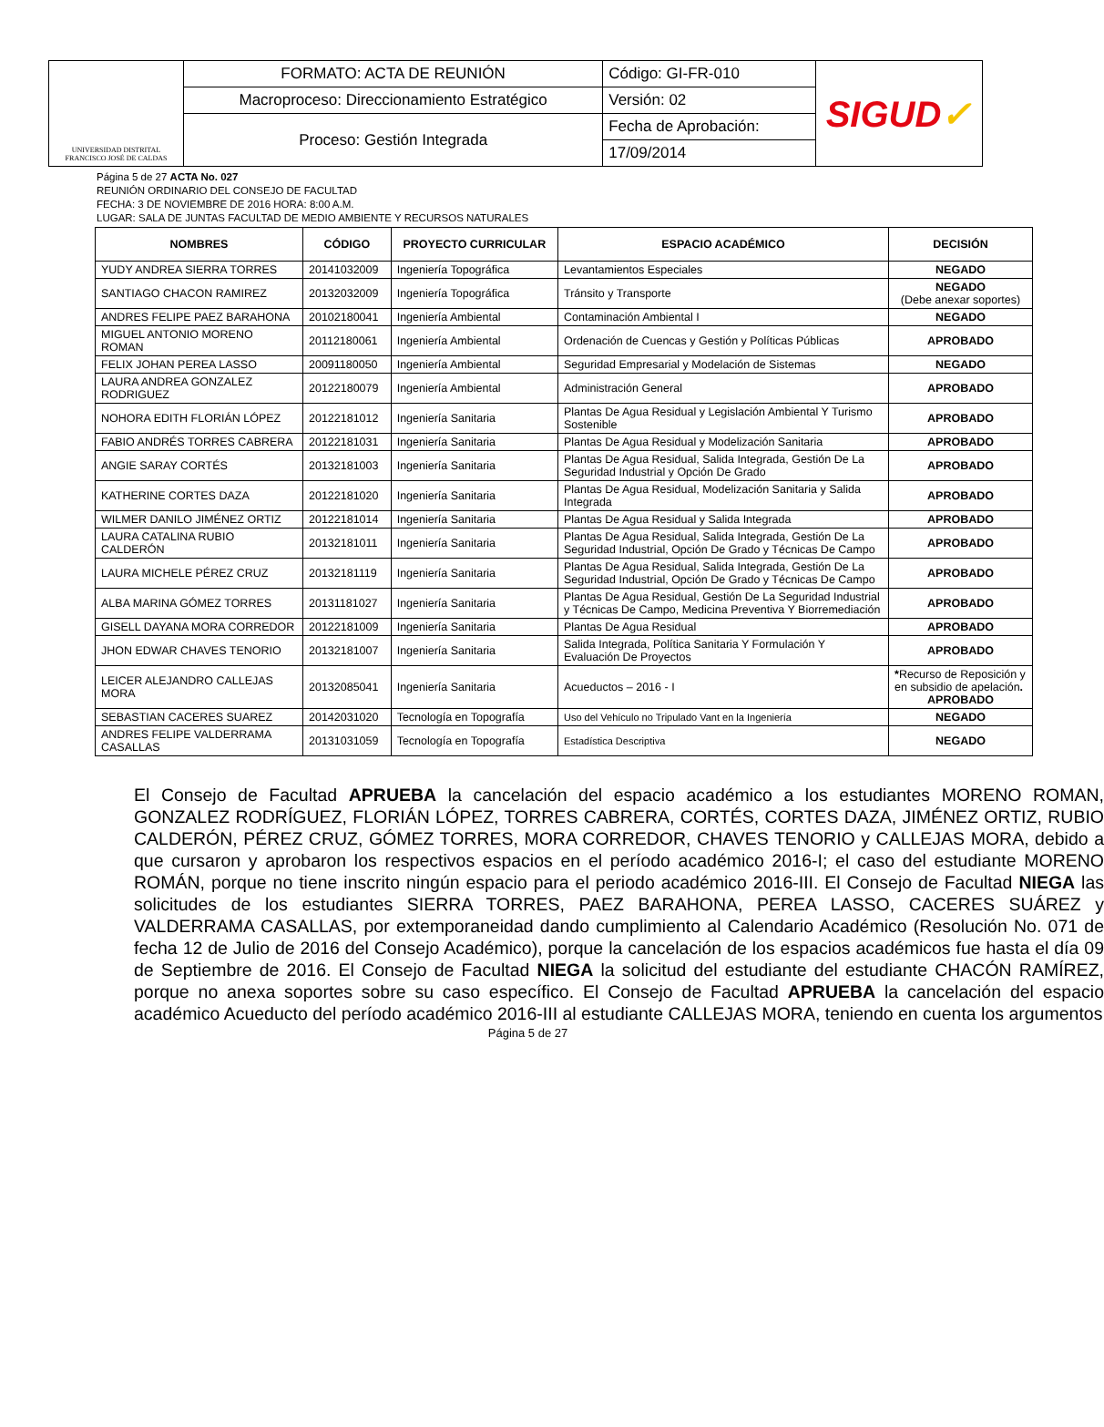| UNIVERSIDAD DISTRITAL FRANCISCO JOSÉ DE CALDAS | FORMATO: ACTA DE REUNIÓN | Código: GI-FR-010 | SIGUD ✓ |
| | Macroproceso: Direccionamiento Estratégico | Versión: 02 | |
| | Proceso: Gestión Integrada | Fecha de Aprobación: | |
| | | 17/09/2014 | |
Página 5 de 27 ACTA No. 027
REUNIÓN ORDINARIO DEL CONSEJO DE FACULTAD
FECHA: 3 DE NOVIEMBRE DE 2016 HORA: 8:00 A.M.
LUGAR: SALA DE JUNTAS FACULTAD DE MEDIO AMBIENTE Y RECURSOS NATURALES
| NOMBRES | CÓDIGO | PROYECTO CURRICULAR | ESPACIO ACADÉMICO | DECISIÓN |
| --- | --- | --- | --- | --- |
| YUDY ANDREA SIERRA TORRES | 20141032009 | Ingeniería Topográfica | Levantamientos Especiales | NEGADO |
| SANTIAGO CHACON RAMIREZ | 20132032009 | Ingeniería Topográfica | Tránsito y Transporte | NEGADO (Debe anexar soportes) |
| ANDRES FELIPE PAEZ BARAHONA | 20102180041 | Ingeniería Ambiental | Contaminación Ambiental I | NEGADO |
| MIGUEL ANTONIO MORENO ROMAN | 20112180061 | Ingeniería Ambiental | Ordenación de Cuencas y Gestión y Políticas Públicas | APROBADO |
| FELIX JOHAN PEREA LASSO | 20091180050 | Ingeniería Ambiental | Seguridad Empresarial y Modelación de Sistemas | NEGADO |
| LAURA ANDREA GONZALEZ RODRIGUEZ | 20122180079 | Ingeniería Ambiental | Administración General | APROBADO |
| NOHORA EDITH FLORIÁN LÓPEZ | 20122181012 | Ingeniería Sanitaria | Plantas De Agua Residual y Legislación Ambiental Y Turismo Sostenible | APROBADO |
| FABIO ANDRÉS TORRES CABRERA | 20122181031 | Ingeniería Sanitaria | Plantas De Agua Residual y Modelización Sanitaria | APROBADO |
| ANGIE SARAY CORTÉS | 20132181003 | Ingeniería Sanitaria | Plantas De Agua Residual, Salida Integrada, Gestión De La Seguridad Industrial y Opción De Grado | APROBADO |
| KATHERINE CORTES DAZA | 20122181020 | Ingeniería Sanitaria | Plantas De Agua Residual, Modelización Sanitaria y Salida Integrada | APROBADO |
| WILMER DANILO JIMÉNEZ ORTIZ | 20122181014 | Ingeniería Sanitaria | Plantas De Agua Residual y Salida Integrada | APROBADO |
| LAURA CATALINA RUBIO CALDERÓN | 20132181011 | Ingeniería Sanitaria | Plantas De Agua Residual, Salida Integrada, Gestión De La Seguridad Industrial, Opción De Grado y Técnicas De Campo | APROBADO |
| LAURA MICHELE PÉREZ CRUZ | 20132181119 | Ingeniería Sanitaria | Plantas De Agua Residual, Salida Integrada, Gestión De La Seguridad Industrial, Opción De Grado y Técnicas De Campo | APROBADO |
| ALBA MARINA GÓMEZ TORRES | 20131181027 | Ingeniería Sanitaria | Plantas De Agua Residual, Gestión De La Seguridad Industrial y Técnicas De Campo, Medicina Preventiva Y Biorremediación | APROBADO |
| GISELL DAYANA MORA CORREDOR | 20122181009 | Ingeniería Sanitaria | Plantas De Agua Residual | APROBADO |
| JHON EDWAR CHAVES TENORIO | 20132181007 | Ingeniería Sanitaria | Salida Integrada, Política Sanitaria Y Formulación Y Evaluación De Proyectos | APROBADO |
| LEICER ALEJANDRO CALLEJAS MORA | 20132085041 | Ingeniería Sanitaria | Acueductos – 2016 - I | * Recurso de Reposición y en subsidio de apelación . APROBADO |
| SEBASTIAN CACERES SUAREZ | 20142031020 | Tecnología en Topografía | Uso del Vehículo no Tripulado Vant en la Ingeniería | NEGADO |
| ANDRES FELIPE VALDERRAMA CASALLAS | 20131031059 | Tecnología en Topografía | Estadística Descriptiva | NEGADO |
El Consejo de Facultad APRUEBA la cancelación del espacio académico a los estudiantes MORENO ROMAN, GONZALEZ RODRÍGUEZ, FLORIÁN LÓPEZ, TORRES CABRERA, CORTÉS, CORTES DAZA, JIMÉNEZ ORTIZ, RUBIO CALDERÓN, PÉREZ CRUZ, GÓMEZ TORRES, MORA CORREDOR, CHAVES TENORIO y CALLEJAS MORA, debido a que cursaron y aprobaron los respectivos espacios en el período académico 2016-I; el caso del estudiante MORENO ROMÁN, porque no tiene inscrito ningún espacio para el periodo académico 2016-III. El Consejo de Facultad NIEGA las solicitudes de los estudiantes SIERRA TORRES, PAEZ BARAHONA, PEREA LASSO, CACERES SUÁREZ y VALDERRAMA CASALLAS, por extemporaneidad dando cumplimiento al Calendario Académico (Resolución No. 071 de fecha 12 de Julio de 2016 del Consejo Académico), porque la cancelación de los espacios académicos fue hasta el día 09 de Septiembre de 2016. El Consejo de Facultad NIEGA la solicitud del estudiante del estudiante CHACÓN RAMÍREZ, porque no anexa soportes sobre su caso específico. El Consejo de Facultad APRUEBA la cancelación del espacio académico Acueducto del período académico 2016-III al estudiante CALLEJAS MORA, teniendo en cuenta los argumentos
Página 5 de 27